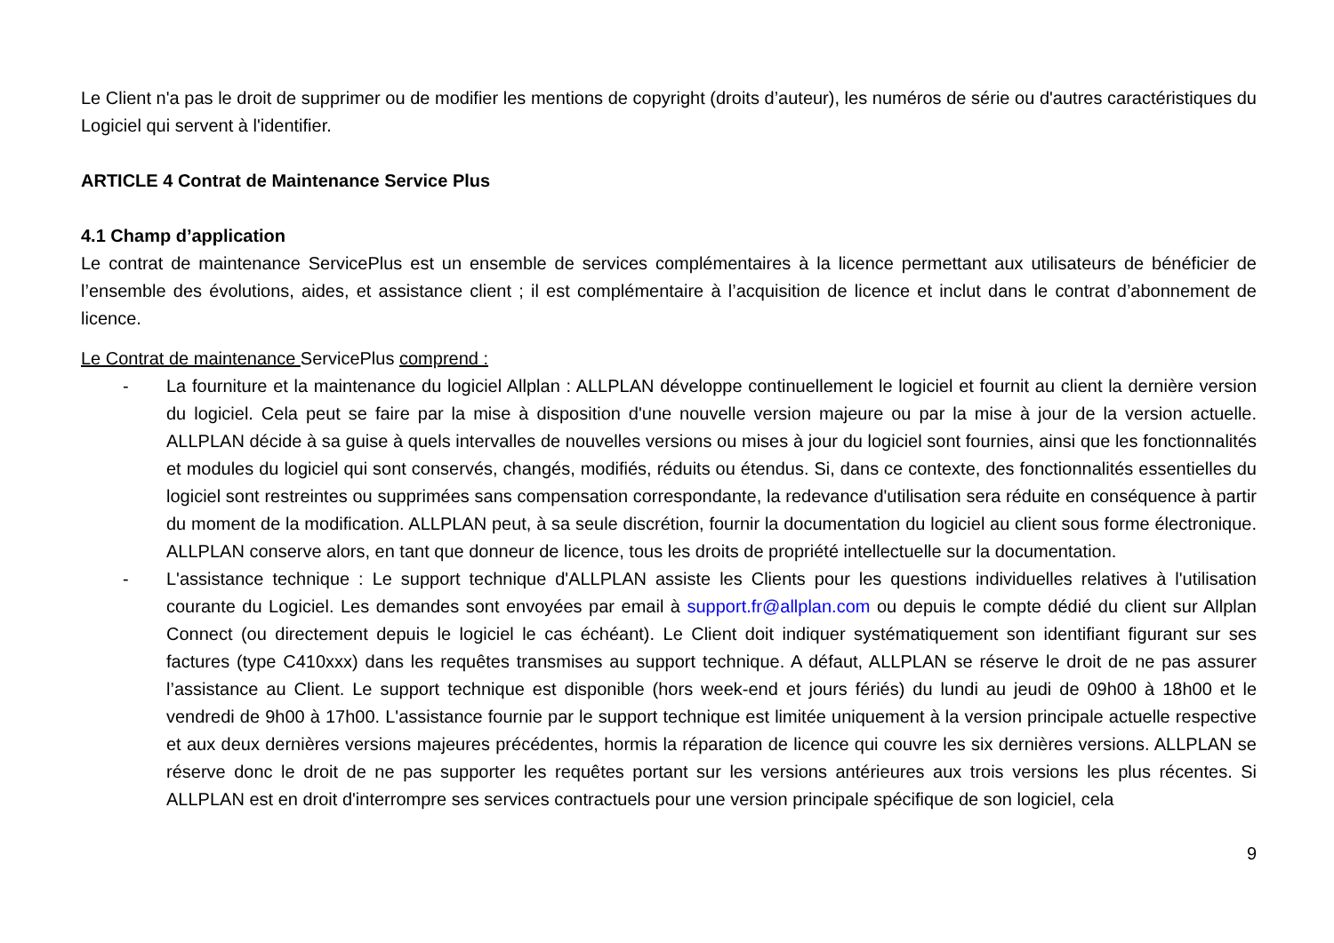Le Client n'a pas le droit de supprimer ou de modifier les mentions de copyright (droits d’auteur), les numéros de série ou d'autres caractéristiques du Logiciel qui servent à l'identifier.
ARTICLE 4 Contrat de Maintenance Service Plus
4.1 Champ d’application
Le contrat de maintenance ServicePlus est un ensemble de services complémentaires à la licence permettant aux utilisateurs de bénéficier de l’ensemble des évolutions, aides, et assistance client ; il est complémentaire à l’acquisition de licence et inclut dans le contrat d’abonnement de licence.
Le Contrat de maintenance ServicePlus comprend :
- La fourniture et la maintenance du logiciel Allplan : ALLPLAN développe continuellement le logiciel et fournit au client la dernière version du logiciel. Cela peut se faire par la mise à disposition d'une nouvelle version majeure ou par la mise à jour de la version actuelle. ALLPLAN décide à sa guise à quels intervalles de nouvelles versions ou mises à jour du logiciel sont fournies, ainsi que les fonctionnalités et modules du logiciel qui sont conservés, changés, modifiés, réduits ou étendus. Si, dans ce contexte, des fonctionnalités essentielles du logiciel sont restreintes ou supprimées sans compensation correspondante, la redevance d'utilisation sera réduite en conséquence à partir du moment de la modification. ALLPLAN peut, à sa seule discrétion, fournir la documentation du logiciel au client sous forme électronique. ALLPLAN conserve alors, en tant que donneur de licence, tous les droits de propriété intellectuelle sur la documentation.
- L'assistance technique : Le support technique d'ALLPLAN assiste les Clients pour les questions individuelles relatives à l'utilisation courante du Logiciel. Les demandes sont envoyées par email à support.fr@allplan.com ou depuis le compte dédié du client sur Allplan Connect (ou directement depuis le logiciel le cas échéant). Le Client doit indiquer systématiquement son identifiant figurant sur ses factures (type C410xxx) dans les requêtes transmises au support technique. A défaut, ALLPLAN se réserve le droit de ne pas assurer l’assistance au Client. Le support technique est disponible (hors week-end et jours fériés) du lundi au jeudi de 09h00 à 18h00 et le vendredi de 9h00 à 17h00. L'assistance fournie par le support technique est limitée uniquement à la version principale actuelle respective et aux deux dernières versions majeures précédentes, hormis la réparation de licence qui couvre les six dernières versions. ALLPLAN se réserve donc le droit de ne pas supporter les requêtes portant sur les versions antérieures aux trois versions les plus récentes. Si ALLPLAN est en droit d'interrompre ses services contractuels pour une version principale spécifique de son logiciel, cela
9